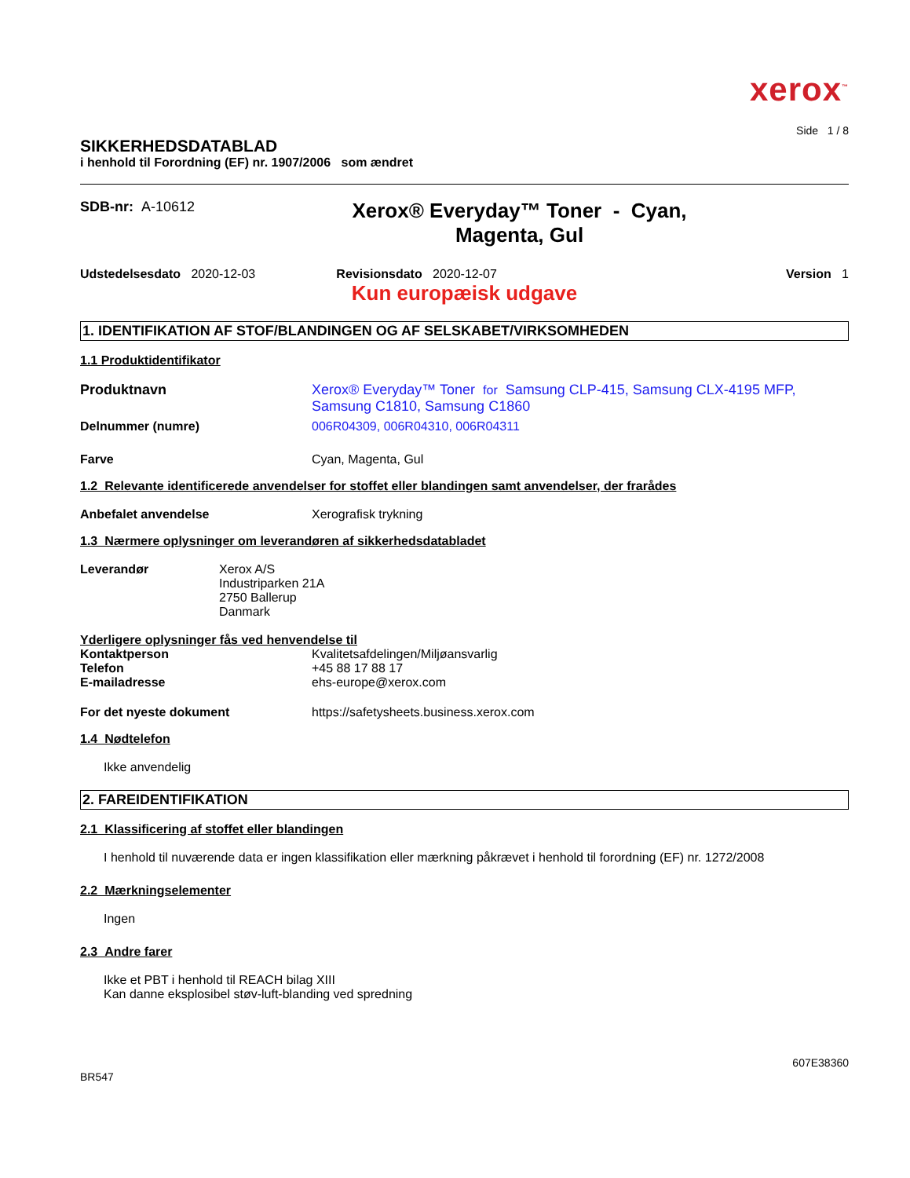xerox<sup>™</sup>
Side 1 / 8
SIKKERHEDSDATABLAD
i henhold til Forordning (EF) nr. 1907/2006 som ændret
SDB-nr: A-10612
Xerox® Everyday™ Toner - Cyan,
Magenta, Gul
Udstedelsesdato 2020-12-03 Revisionsdato 2020-12-07 Version 1
Kun europæisk udgave
1. IDENTIFIKATION AF STOF/BLANDINGEN OG AF SELSKABET/VIRKSOMHEDEN
1.1 Produktidentifikator
Produktnavn Xerox® Everyday™ Toner for Samsung CLP-415, Samsung CLX-4195 MFP, Samsung C1810, Samsung C1860
Delnummer (numre) 006R04309, 006R04310, 006R04311
Farve Cyan, Magenta, Gul
1.2 Relevante identificerede anvendelser for stoffet eller blandingen samt anvendelser, der frarådes
Anbefalet anvendelse Xerografisk trykning
1.3 Nærmere oplysninger om leverandøren af sikkerhedsdatabladet
Leverandør Xerox A/S
Industriparken 21A
2750 Ballerup
Danmark
Yderligere oplysninger fås ved henvendelse til
Kontaktperson
Telefon
E-mailadresse
Kvalitetsafdelingen/Miljøansvarlig
+45 88 17 88 17
ehs-europe@xerox.com
For det nyeste dokument https://safetysheets.business.xerox.com
1.4 Nødtelefon
Ikke anvendelig
2. FAREIDENTIFIKATION
2.1 Klassificering af stoffet eller blandingen
I henhold til nuværende data er ingen klassifikation eller mærkning påkrævet i henhold til forordning (EF) nr. 1272/2008
2.2 Mærkningselementer
Ingen
2.3 Andre farer
Ikke et PBT i henhold til REACH bilag XIII
Kan danne eksplosibel støv-luft-blanding ved spredning
BR547
607E38360